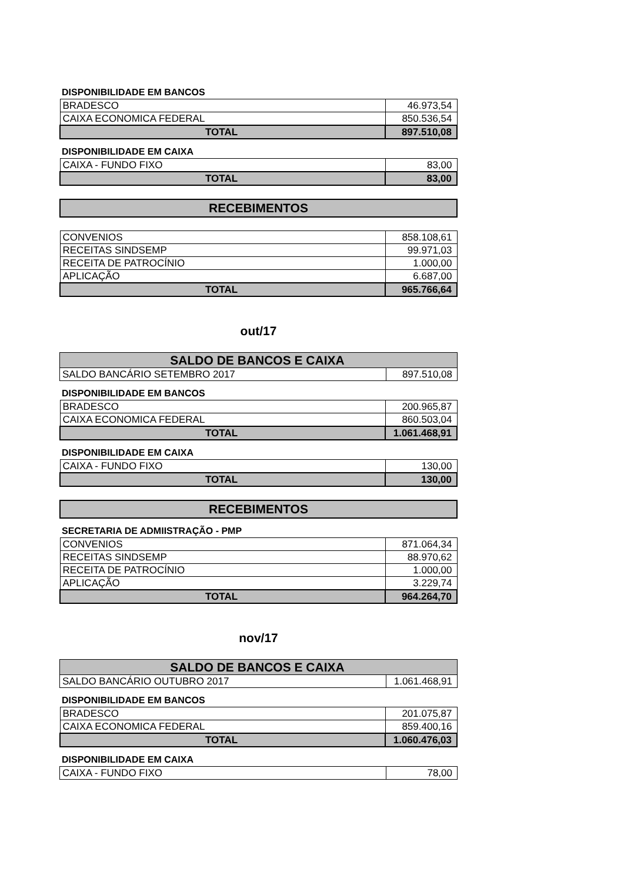DISPONIBILIDADE EM BANCOS
| BRADESCO | 46.973,54 |
| CAIXA ECONOMICA FEDERAL | 850.536,54 |
| TOTAL | 897.510,08 |
DISPONIBILIDADE EM CAIXA
| CAIXA - FUNDO FIXO | 83,00 |
| TOTAL | 83,00 |
RECEBIMENTOS
| CONVENIOS | 858.108,61 |
| RECEITAS SINDSEMP | 99.971,03 |
| RECEITA DE PATROCÍNIO | 1.000,00 |
| APLICAÇÃO | 6.687,00 |
| TOTAL | 965.766,64 |
out/17
| SALDO DE BANCOS E CAIXA | |
| SALDO BANCÁRIO SETEMBRO 2017 | 897.510,08 |
DISPONIBILIDADE EM BANCOS
| BRADESCO | 200.965,87 |
| CAIXA ECONOMICA FEDERAL | 860.503,04 |
| TOTAL | 1.061.468,91 |
DISPONIBILIDADE EM CAIXA
| CAIXA - FUNDO FIXO | 130,00 |
| TOTAL | 130,00 |
RECEBIMENTOS
SECRETARIA DE ADMIISTRAÇÃO - PMP
| CONVENIOS | 871.064,34 |
| RECEITAS SINDSEMP | 88.970,62 |
| RECEITA DE PATROCÍNIO | 1.000,00 |
| APLICAÇÃO | 3.229,74 |
| TOTAL | 964.264,70 |
nov/17
| SALDO DE BANCOS E CAIXA | |
| SALDO BANCÁRIO OUTUBRO 2017 | 1.061.468,91 |
DISPONIBILIDADE EM BANCOS
| BRADESCO | 201.075,87 |
| CAIXA ECONOMICA FEDERAL | 859.400,16 |
| TOTAL | 1.060.476,03 |
DISPONIBILIDADE EM CAIXA
| CAIXA - FUNDO FIXO | 78,00 |